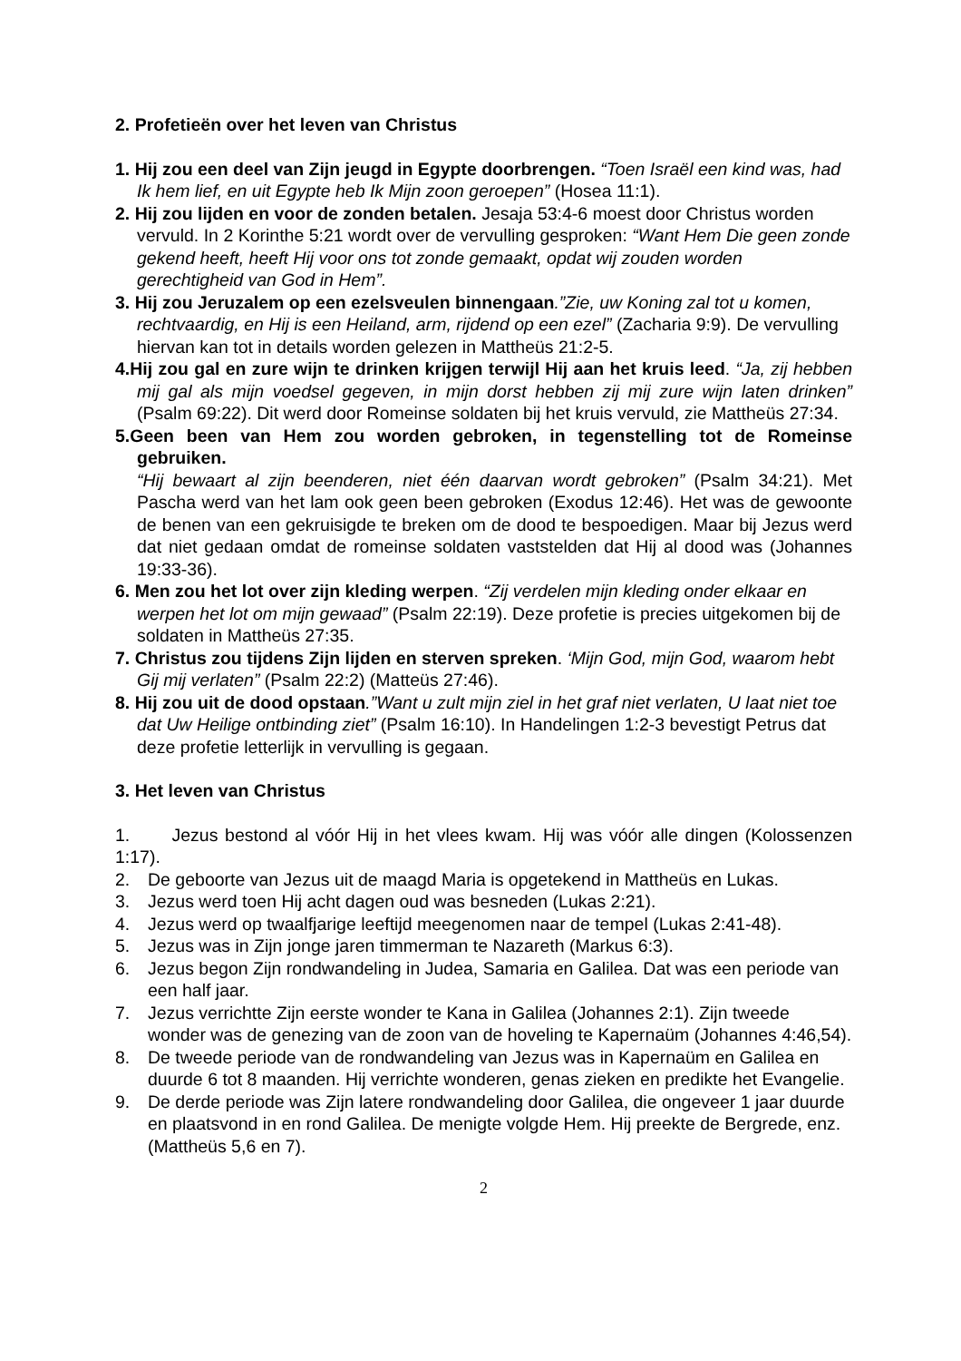2. Profetieën over het leven van Christus
1. Hij zou een deel van Zijn jeugd in Egypte doorbrengen. “Toen Israël een kind was, had Ik hem lief, en uit Egypte heb Ik Mijn zoon geroepen” (Hosea 11:1).
2. Hij zou lijden en voor de zonden betalen. Jesaja 53:4-6 moest door Christus worden vervuld. In 2 Korinthe 5:21 wordt over de vervulling gesproken: “Want Hem Die geen zonde gekend heeft, heeft Hij voor ons tot zonde gemaakt, opdat wij zouden worden gerechtigheid van God in Hem”.
3. Hij zou Jeruzalem op een ezelsveulen binnengaan.”Zie, uw Koning zal tot u komen, rechtvaardig, en Hij is een Heiland, arm, rijdend op een ezel” (Zacharia 9:9). De vervulling hiervan kan tot in details worden gelezen in Mattheüs 21:2-5.
4.Hij zou gal en zure wijn te drinken krijgen terwijl Hij aan het kruis leed. “Ja, zij hebben mij gal als mijn voedsel gegeven, in mijn dorst hebben zij mij zure wijn laten drinken” (Psalm 69:22). Dit werd door Romeinse soldaten bij het kruis vervuld, zie Mattheüs 27:34.
5.Geen been van Hem zou worden gebroken, in tegenstelling tot de Romeinse gebruiken.
“Hij bewaart al zijn beenderen, niet één daarvan wordt gebroken” (Psalm 34:21). Met Pascha werd van het lam ook geen been gebroken (Exodus 12:46). Het was de gewoonte de benen van een gekruisigde te breken om de dood te bespoedigen. Maar bij Jezus werd dat niet gedaan omdat de romeinse soldaten vaststelden dat Hij al dood was (Johannes 19:33-36).
6. Men zou het lot over zijn kleding werpen. “Zij verdelen mijn kleding onder elkaar en werpen het lot om mijn gewaad” (Psalm 22:19). Deze profetie is precies uitgekomen bij de soldaten in Mattheüs 27:35.
7. Christus zou tijdens Zijn lijden en sterven spreken. ‘Mijn God, mijn God, waarom hebt Gij mij verlaten” (Psalm 22:2) (Matteüs 27:46).
8. Hij zou uit de dood opstaan.”Want u zult mijn ziel in het graf niet verlaten, U laat niet toe dat Uw Heilige ontbinding ziet” (Psalm 16:10). In Handelingen 1:2-3 bevestigt Petrus dat deze profetie letterlijk in vervulling is gegaan.
3. Het leven van Christus
1. Jezus bestond al vóór Hij in het vlees kwam. Hij was vóór alle dingen (Kolossenzen 1:17).
2. De geboorte van Jezus uit de maagd Maria is opgetekend in Mattheüs en Lukas.
3. Jezus werd toen Hij acht dagen oud was besneden (Lukas 2:21).
4. Jezus werd op twaalfjarige leeftijd meegenomen naar de tempel (Lukas 2:41-48).
5. Jezus was in Zijn jonge jaren timmerman te Nazareth (Markus 6:3).
6. Jezus begon Zijn rondwandeling in Judea, Samaria en Galilea. Dat was een periode van een half jaar.
7. Jezus verrichtte Zijn eerste wonder te Kana in Galilea (Johannes 2:1). Zijn tweede wonder was de genezing van de zoon van de hoveling te Kapernaüm (Johannes 4:46,54).
8. De tweede periode van de rondwandeling van Jezus was in Kapernaüm en Galilea en duurde 6 tot 8 maanden. Hij verrichte wonderen, genas zieken en predikte het Evangelie.
9. De derde periode was Zijn latere rondwandeling door Galilea, die ongeveer 1 jaar duurde en plaatsvond in en rond Galilea. De menigte volgde Hem. Hij preekte de Bergrede, enz. (Mattheüs 5,6 en 7).
2